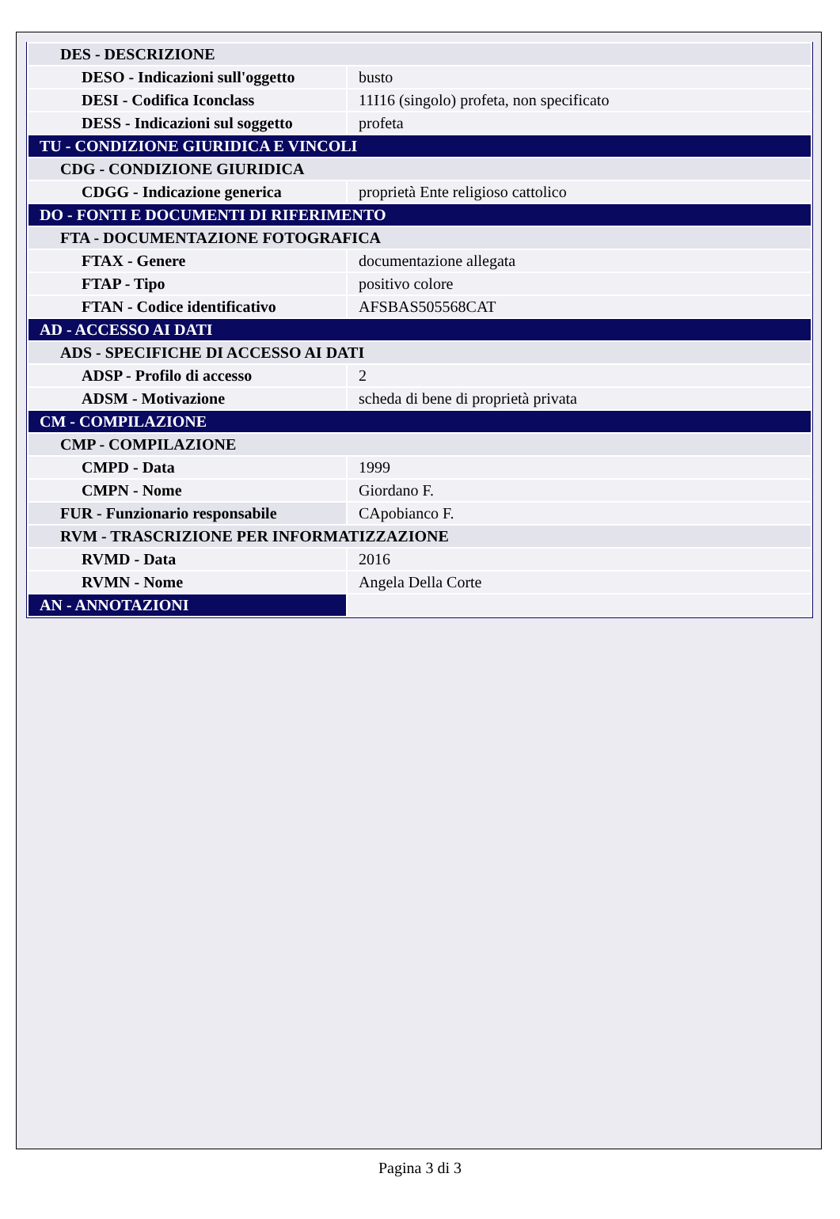| DES - DESCRIZIONE | |
| DESO - Indicazioni sull'oggetto | busto |
| DESI - Codifica Iconclass | 11I16 (singolo) profeta, non specificato |
| DESS - Indicazioni sul soggetto | profeta |
| TU - CONDIZIONE GIURIDICA E VINCOLI | |
| CDG - CONDIZIONE GIURIDICA | |
| CDGG - Indicazione generica | proprietà Ente religioso cattolico |
| DO - FONTI E DOCUMENTI DI RIFERIMENTO | |
| FTA - DOCUMENTAZIONE FOTOGRAFICA | |
| FTAX - Genere | documentazione allegata |
| FTAP - Tipo | positivo colore |
| FTAN - Codice identificativo | AFSBAS505568CAT |
| AD - ACCESSO AI DATI | |
| ADS - SPECIFICHE DI ACCESSO AI DATI | |
| ADSP - Profilo di accesso | 2 |
| ADSM - Motivazione | scheda di bene di proprietà privata |
| CM - COMPILAZIONE | |
| CMP - COMPILAZIONE | |
| CMPD - Data | 1999 |
| CMPN - Nome | Giordano F. |
| FUR - Funzionario responsabile | CApobianco F. |
| RVM - TRASCRIZIONE PER INFORMATIZZAZIONE | |
| RVMD - Data | 2016 |
| RVMN - Nome | Angela Della Corte |
| AN - ANNOTAZIONI | |
Pagina 3 di 3